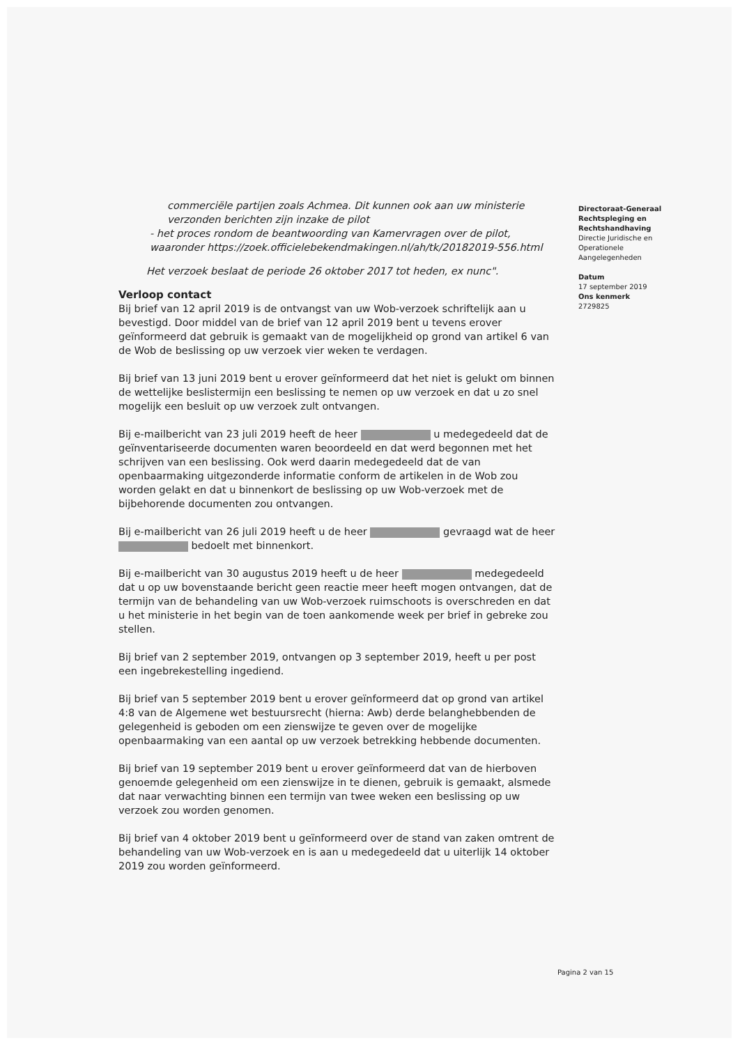commerciële partijen zoals Achmea. Dit kunnen ook aan uw ministerie verzonden berichten zijn inzake de pilot
- het proces rondom de beantwoording van Kamervragen over de pilot, waaronder https://zoek.officielebekendmakingen.nl/ah/tk/20182019-556.html
Het verzoek beslaat de periode 26 oktober 2017 tot heden, ex nunc".
Verloop contact
Bij brief van 12 april 2019 is de ontvangst van uw Wob-verzoek schriftelijk aan u bevestigd. Door middel van de brief van 12 april 2019 bent u tevens erover geïnformeerd dat gebruik is gemaakt van de mogelijkheid op grond van artikel 6 van de Wob de beslissing op uw verzoek vier weken te verdagen.
Bij brief van 13 juni 2019 bent u erover geïnformeerd dat het niet is gelukt om binnen de wettelijke beslistermijn een beslissing te nemen op uw verzoek en dat u zo snel mogelijk een besluit op uw verzoek zult ontvangen.
Bij e-mailbericht van 23 juli 2019 heeft de heer u medegedeeld dat de geïnventariseerde documenten waren beoordeeld en dat werd begonnen met het schrijven van een beslissing. Ook werd daarin medegedeeld dat de van openbaarmaking uitgezonderde informatie conform de artikelen in de Wob zou worden gelakt en dat u binnenkort de beslissing op uw Wob-verzoek met de bijbehorende documenten zou ontvangen.
Bij e-mailbericht van 26 juli 2019 heeft u de heer gevraagd wat de heer bedoelt met binnenkort.
Bij e-mailbericht van 30 augustus 2019 heeft u de heer medegedeeld dat u op uw bovenstaande bericht geen reactie meer heeft mogen ontvangen, dat de termijn van de behandeling van uw Wob-verzoek ruimschoots is overschreden en dat u het ministerie in het begin van de toen aankomende week per brief in gebreke zou stellen.
Bij brief van 2 september 2019, ontvangen op 3 september 2019, heeft u per post een ingebrekestelling ingediend.
Bij brief van 5 september 2019 bent u erover geïnformeerd dat op grond van artikel 4:8 van de Algemene wet bestuursrecht (hierna: Awb) derde belanghebbenden de gelegenheid is geboden om een zienswijze te geven over de mogelijke openbaarmaking van een aantal op uw verzoek betrekking hebbende documenten.
Bij brief van 19 september 2019 bent u erover geïnformeerd dat van de hierboven genoemde gelegenheid om een zienswijze in te dienen, gebruik is gemaakt, alsmede dat naar verwachting binnen een termijn van twee weken een beslissing op uw verzoek zou worden genomen.
Bij brief van 4 oktober 2019 bent u geïnformeerd over de stand van zaken omtrent de behandeling van uw Wob-verzoek en is aan u medegedeeld dat u uiterlijk 14 oktober 2019 zou worden geïnformeerd.
Directoraat-Generaal Rechtspleging en Rechtshandhaving
Directie Juridische en Operationele Aangelegenheden
Datum
17 september 2019
Ons kenmerk
2729825
Pagina 2 van 15